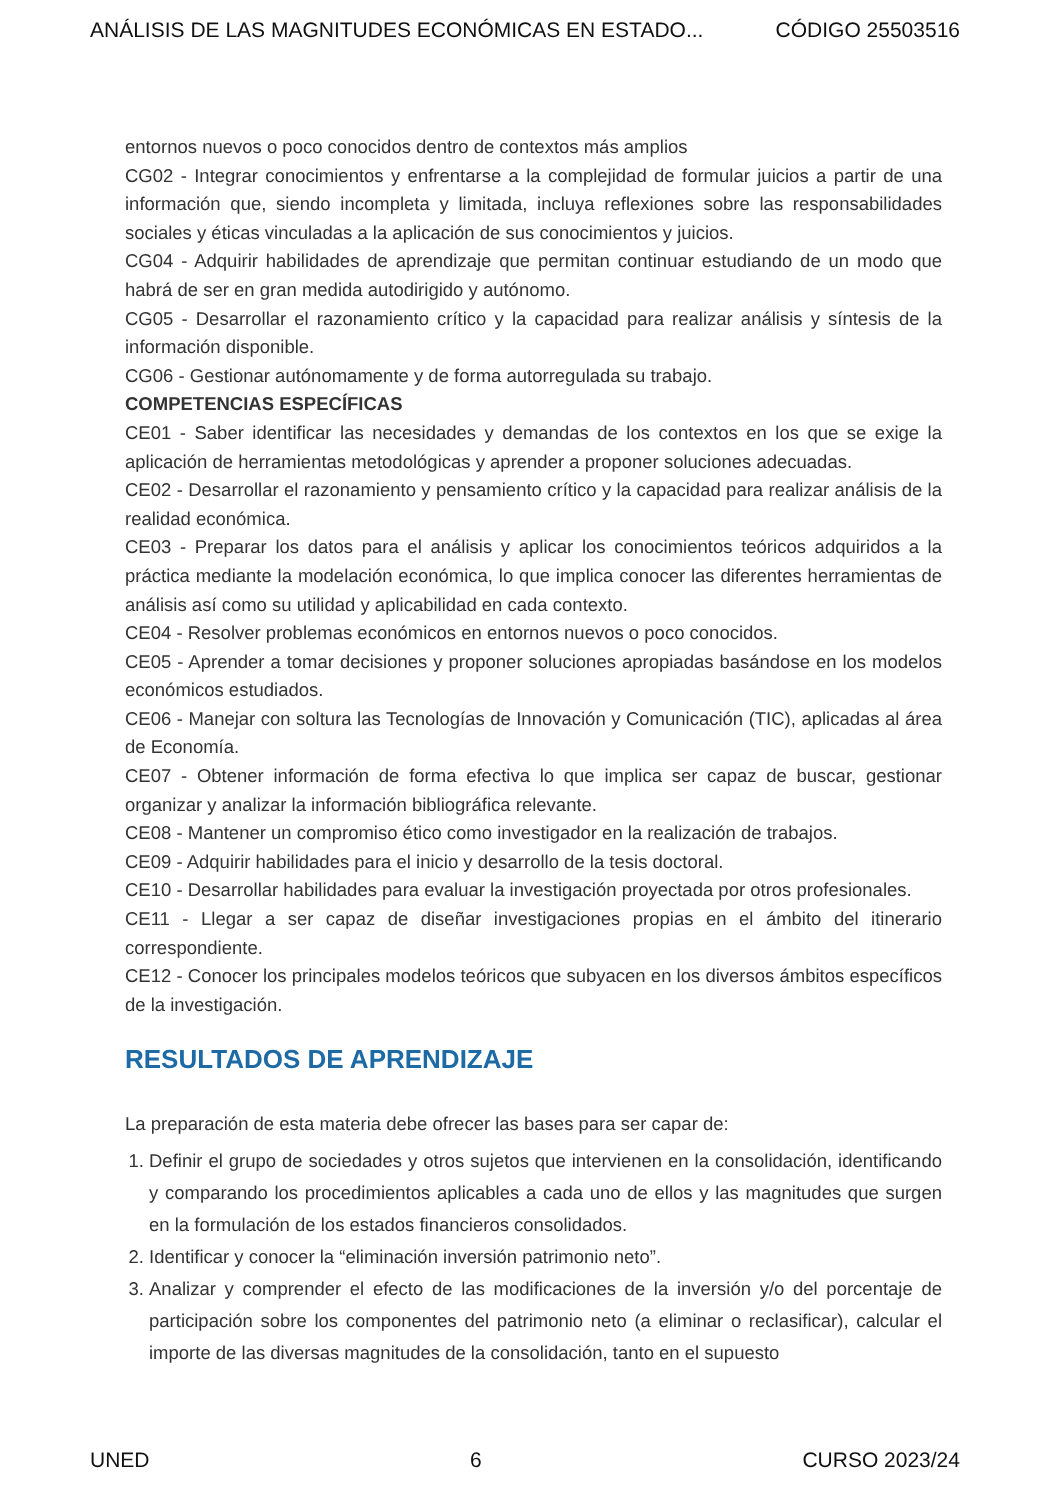ANÁLISIS DE LAS MAGNITUDES ECONÓMICAS EN ESTADO... CÓDIGO 25503516
entornos nuevos o poco conocidos dentro de contextos más amplios
CG02 - Integrar conocimientos y enfrentarse a la complejidad de formular juicios a partir de una información que, siendo incompleta y limitada, incluya reflexiones sobre las responsabilidades sociales y éticas vinculadas a la aplicación de sus conocimientos y juicios.
CG04 - Adquirir habilidades de aprendizaje que permitan continuar estudiando de un modo que habrá de ser en gran medida autodirigido y autónomo.
CG05 - Desarrollar el razonamiento crítico y la capacidad para realizar análisis y síntesis de la información disponible.
CG06 - Gestionar autónomamente y de forma autorregulada su trabajo.
COMPETENCIAS ESPECÍFICAS
CE01 - Saber identificar las necesidades y demandas de los contextos en los que se exige la aplicación de herramientas metodológicas y aprender a proponer soluciones adecuadas.
CE02 - Desarrollar el razonamiento y pensamiento crítico y la capacidad para realizar análisis de la realidad económica.
CE03 - Preparar los datos para el análisis y aplicar los conocimientos teóricos adquiridos a la práctica mediante la modelación económica, lo que implica conocer las diferentes herramientas de análisis así como su utilidad y aplicabilidad en cada contexto.
CE04 - Resolver problemas económicos en entornos nuevos o poco conocidos.
CE05 - Aprender a tomar decisiones y proponer soluciones apropiadas basándose en los modelos económicos estudiados.
CE06 - Manejar con soltura las Tecnologías de Innovación y Comunicación (TIC), aplicadas al área de Economía.
CE07 - Obtener información de forma efectiva lo que implica ser capaz de buscar, gestionar organizar y analizar la información bibliográfica relevante.
CE08 - Mantener un compromiso ético como investigador en la realización de trabajos.
CE09 - Adquirir habilidades para el inicio y desarrollo de la tesis doctoral.
CE10 - Desarrollar habilidades para evaluar la investigación proyectada por otros profesionales.
CE11 - Llegar a ser capaz de diseñar investigaciones propias en el ámbito del itinerario correspondiente.
CE12 - Conocer los principales modelos teóricos que subyacen en los diversos ámbitos específicos de la investigación.
RESULTADOS DE APRENDIZAJE
La preparación de esta materia debe ofrecer las bases para ser capar de:
1. Definir el grupo de sociedades y otros sujetos que intervienen en la consolidación, identificando y comparando los procedimientos aplicables a cada uno de ellos y las magnitudes que surgen en la formulación de los estados financieros consolidados.
2. Identificar y conocer la “eliminación inversión patrimonio neto”.
3. Analizar y comprender el efecto de las modificaciones de la inversión y/o del porcentaje de participación sobre los componentes del patrimonio neto (a eliminar o reclasificar), calcular el importe de las diversas magnitudes de la consolidación, tanto en el supuesto
UNED 6 CURSO 2023/24